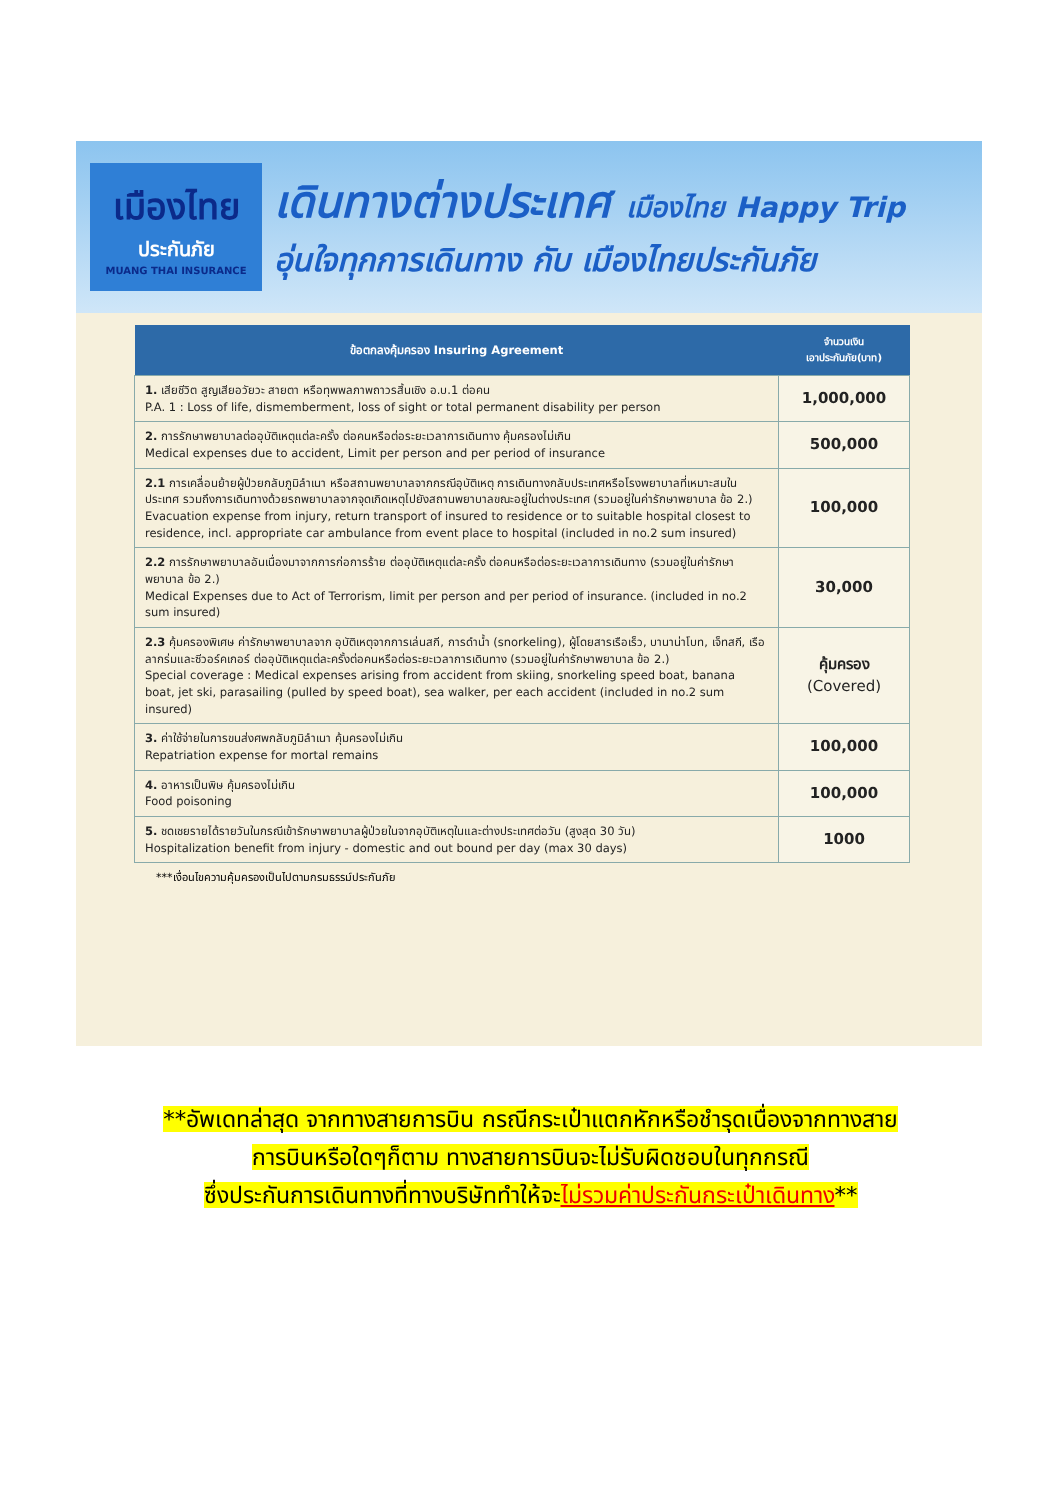เมืองไทย
ประกันภัย
MUANG THAI INSURANCE
เดินทางต่างประเทศ เมืองไทย Happy Trip
อุ่นใจทุกการเดินทาง กับ เมืองไทยประกันภัย
| ข้อตกลงคุ้มครอง Insuring Agreement | จำนวนเงิน เอาประกันภัย(บาท) |
| --- | --- |
| 1. เสียชีวิต สูญเสียอวัยวะ สายตา หรือทุพพลภาพถาวรสิ้นเชิง อ.บ.1 ต่อคน P.A. 1 : Loss of life, dismemberment, loss of sight or total permanent disability per person | 1,000,000 |
| 2. การรักษาพยาบาลต่ออุบัติเหตุแต่ละครั้ง ต่อคนหรือต่อระยะเวลาการเดินทาง คุ้มครองไม่เกิน Medical expenses due to accident, Limit per person and per period of insurance | 500,000 |
| 2.1 การเคลื่อนย้ายผู้ป่วยกลับภูมิลำเนา หรือสถานพยาบาลจากกรณีอุบัติเหตุ การเดินทางกลับประเทศหรือโรงพยาบาลที่เหมาะสมในประเทศ รวมถึงการเดินทางด้วยรถพยาบาลจากจุดเกิดเหตุไปยังสถานพยาบาลขณะอยู่ในต่างประเทศ (รวมอยู่ในค่ารักษาพยาบาล ข้อ 2.) Evacuation expense from injury, return transport of insured to residence or to suitable hospital closest to residence, incl. appropriate car ambulance from event place to hospital (included in no.2 sum insured) | 100,000 |
| 2.2 การรักษาพยาบาลอันเนื่องมาจากการก่อการร้าย ต่ออุบัติเหตุแต่ละครั้ง ต่อคนหรือต่อระยะเวลาการเดินทาง (รวมอยู่ในค่ารักษาพยาบาล ข้อ 2.) Medical Expenses due to Act of Terrorism, limit per person and per period of insurance. (included in no.2 sum insured) | 30,000 |
| 2.3 คุ้มครองพิเศษ ค่ารักษาพยาบาลจาก อุบัติเหตุจากการเล่นสกี, การดำน้ำ (snorkeling), ผู้โดยสารเรือเร็ว, บานาน่าโบท, เจ็ทสกี, เรือลากร่มและซีวอร์คเกอร์ ต่ออุบัติเหตุแต่ละครั้งต่อคนหรือต่อระยะเวลาการเดินทาง (รวมอยู่ในค่ารักษาพยาบาล ข้อ 2.) Special coverage : Medical expenses arising from accident from skiing, snorkeling speed boat, banana boat, jet ski, parasailing (pulled by speed boat), sea walker, per each accident (included in no.2 sum insured) | คุ้มครอง (Covered) |
| 3. ค่าใช้จ่ายในการขนส่งศพกลับภูมิลำเนา คุ้มครองไม่เกิน Repatriation expense for mortal remains | 100,000 |
| 4. อาหารเป็นพิษ คุ้มครองไม่เกิน Food poisoning | 100,000 |
| 5. ชดเชยรายได้รายวันในกรณีเข้ารักษาพยาบาลผู้ป่วยในจากอุบัติเหตุในและต่างประเทศต่อวัน (สูงสุด 30 วัน) Hospitalization benefit from injury - domestic and out bound per day (max 30 days) | 1000 |
***เงื่อนไขความคุ้มครองเป็นไปตามกรมธรรม์ประกันภัย
**อัพเดทล่าสุด จากทางสายการบิน กรณีกระเป๋าแตกหักหรือชำรุดเนื่องจากทางสาย
การบินหรือใดๆก็ตาม ทางสายการบินจะไม่รับผิดชอบในทุกกรณี
ซึ่งประกันการเดินทางที่ทางบริษัททำให้จะไม่รวมค่าประกันกระเป๋าเดินทาง**